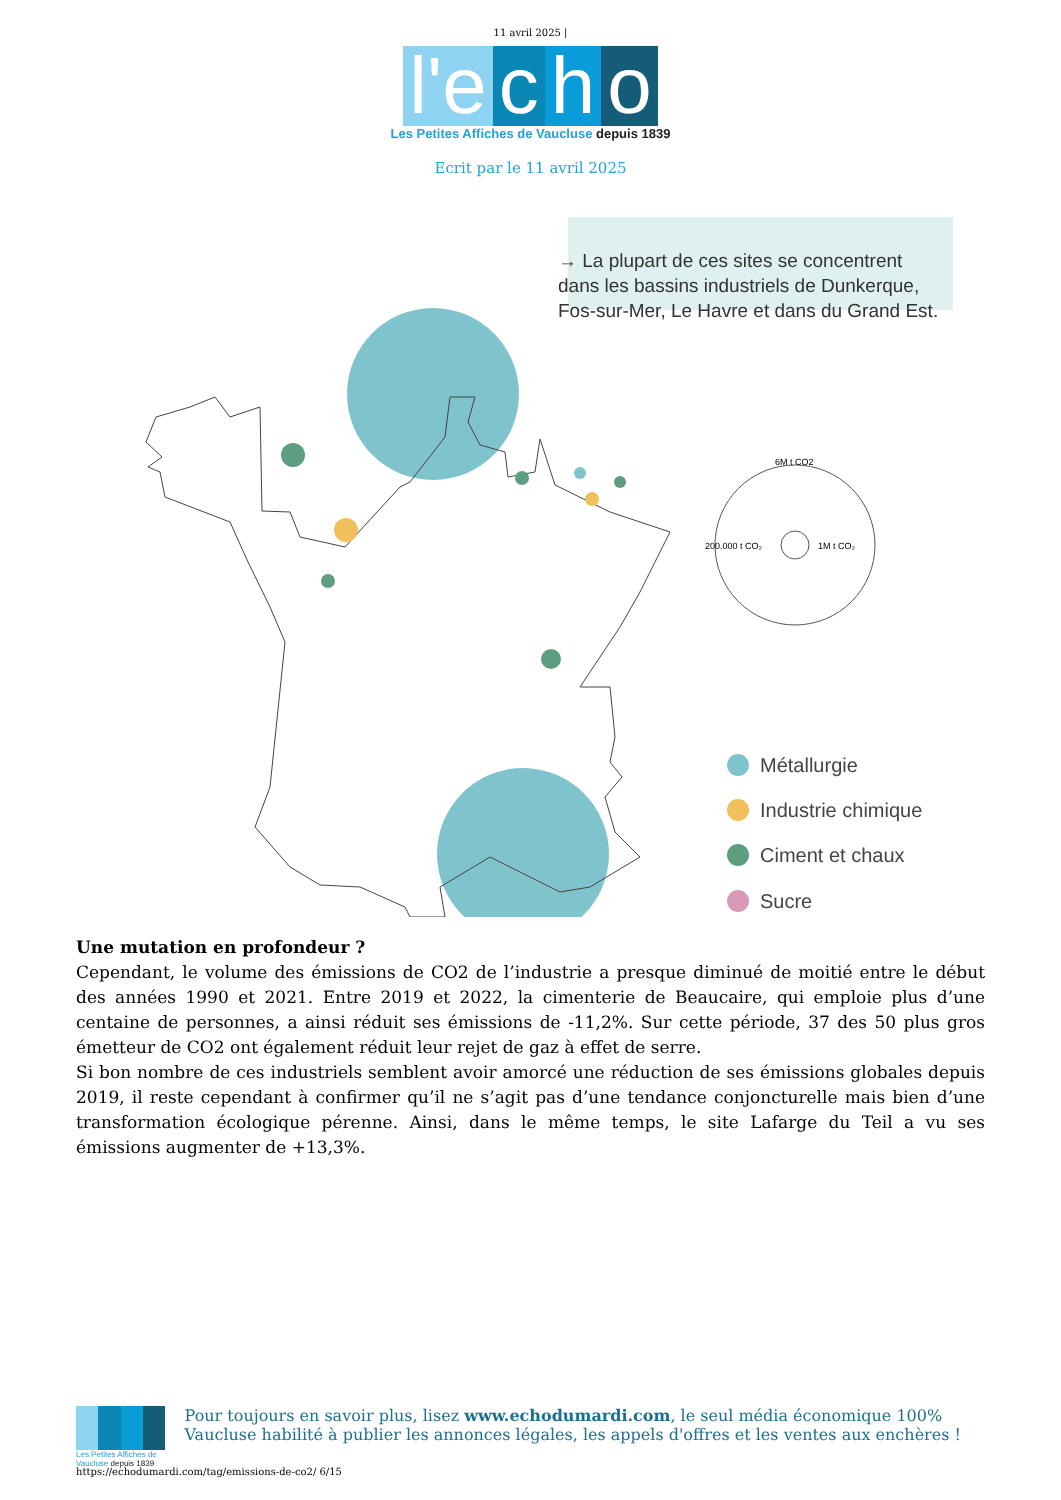11 avril 2025 |
l'e c h o
Les Petites Affiches de Vaucluse depuis 1839
Ecrit par le 11 avril 2025
→ La plupart de ces sites se concentrent
dans les bassins industriels de Dunkerque,
Fos-sur-Mer, Le Havre et dans du Grand Est.
6M t CO2
200.000 t CO₂
1M t CO₂
Métallurgie
Industrie chimique
Ciment et chaux
Sucre
Une mutation en profondeur ?
Cependant, le volume des émissions de CO2 de l’industrie a presque diminué de moitié entre le début des années 1990 et 2021. Entre 2019 et 2022, la cimenterie de Beaucaire, qui emploie plus d’une centaine de personnes, a ainsi réduit ses émissions de -11,2%. Sur cette période, 37 des 50 plus gros émetteur de CO2 ont également réduit leur rejet de gaz à effet de serre.
Si bon nombre de ces industriels semblent avoir amorcé une réduction de ses émissions globales depuis 2019, il reste cependant à confirmer qu’il ne s’agit pas d’une tendance conjoncturelle mais bien d’une transformation écologique pérenne. Ainsi, dans le même temps, le site Lafarge du Teil a vu ses émissions augmenter de +13,3%.
Les Petites Affiches de Vaucluse depuis 1839
Pour toujours en savoir plus, lisez www.echodumardi.com, le seul média économique 100% Vaucluse habilité à publier les annonces légales, les appels d'offres et les ventes aux enchères !
https://echodumardi.com/tag/emissions-de-co2/ 6/15